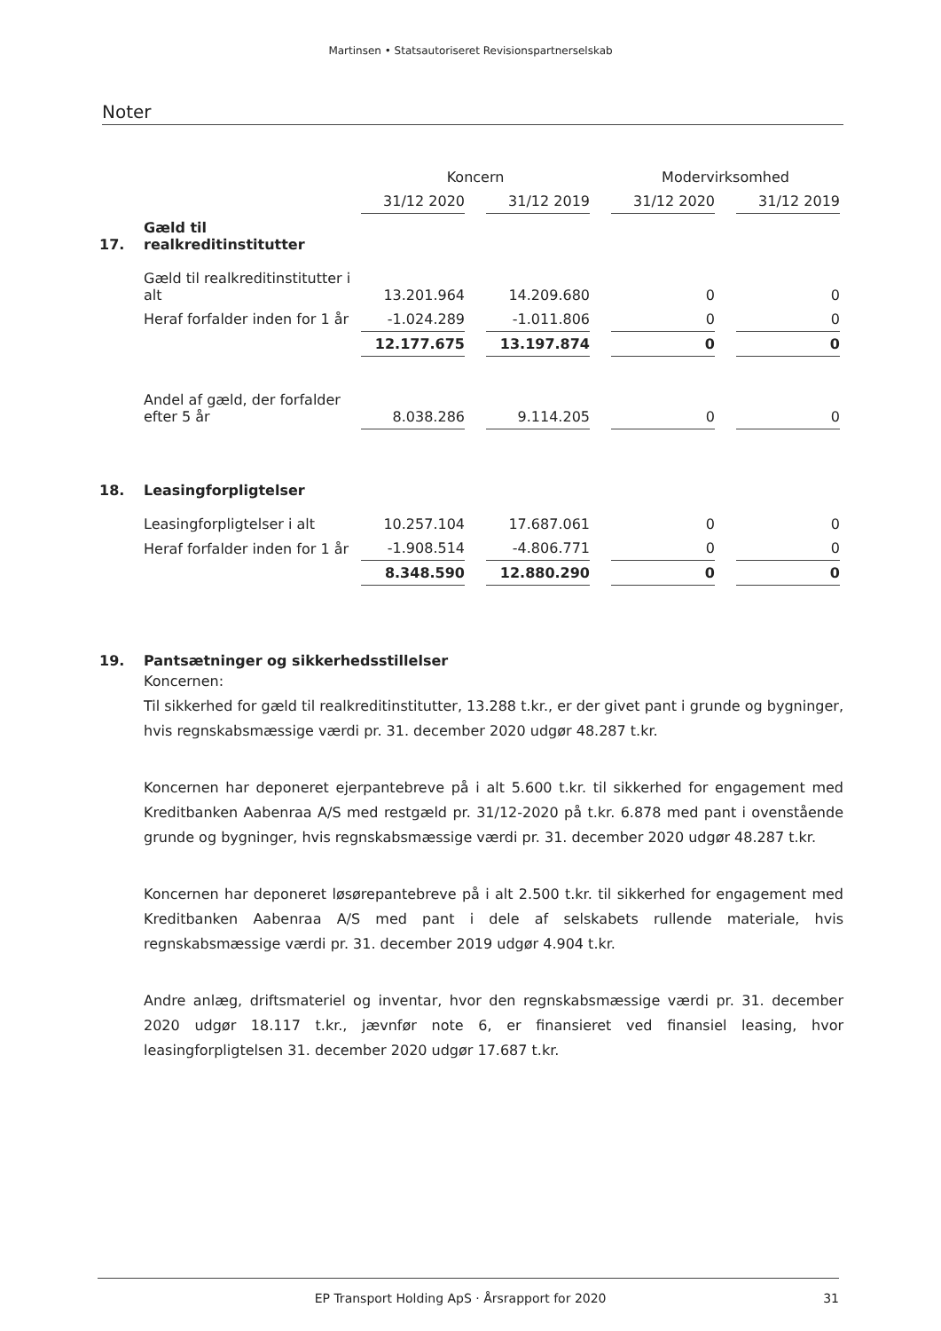Martinsen • Statsautoriseret Revisionspartnerselskab
Noter
| | | Koncern | | | | Modervirksomhed | | |
| --- | --- | --- | --- | --- | --- | --- | --- | --- |
| | | 31/12 2020 | | 31/12 2019 | | 31/12 2020 | | 31/12 2019 |
| 17. | Gæld til realkreditinstitutter | | | | | | | |
| | Gæld til realkreditinstitutter i alt | 13.201.964 | | 14.209.680 | | 0 | | 0 |
| | Heraf forfalder inden for 1 år | -1.024.289 | | -1.011.806 | | 0 | | 0 |
| | | 12.177.675 | | 13.197.874 | | 0 | | 0 |
| | Andel af gæld, der forfalder efter 5 år | 8.038.286 | | 9.114.205 | | 0 | | 0 |
| 18. | Leasingforpligtelser | | | | | | | |
| | Leasingforpligtelser i alt | 10.257.104 | | 17.687.061 | | 0 | | 0 |
| | Heraf forfalder inden for 1 år | -1.908.514 | | -4.806.771 | | 0 | | 0 |
| | | 8.348.590 | | 12.880.290 | | 0 | | 0 |
19. Pantsætninger og sikkerhedsstillelser
Koncernen:
Til sikkerhed for gæld til realkreditinstitutter, 13.288 t.kr., er der givet pant i grunde og bygninger, hvis regnskabsmæssige værdi pr. 31. december 2020 udgør 48.287 t.kr.
Koncernen har deponeret ejerpantebreve på i alt 5.600 t.kr. til sikkerhed for engagement med Kreditbanken Aabenraa A/S med restgæld pr. 31/12-2020 på t.kr. 6.878 med pant i ovenstående grunde og bygninger, hvis regnskabsmæssige værdi pr. 31. december 2020 udgør 48.287 t.kr.
Koncernen har deponeret løsørepantebreve på i alt 2.500 t.kr. til sikkerhed for engagement med Kreditbanken Aabenraa A/S med pant i dele af selskabets rullende materiale, hvis regnskabsmæssige værdi pr. 31. december 2019 udgør 4.904 t.kr.
Andre anlæg, driftsmateriel og inventar, hvor den regnskabsmæssige værdi pr. 31. december 2020 udgør 18.117 t.kr., jævnfør note 6, er finansieret ved finansiel leasing, hvor leasingforpligtelsen 31. december 2020 udgør 17.687 t.kr.
EP Transport Holding ApS · Årsrapport for 2020 31